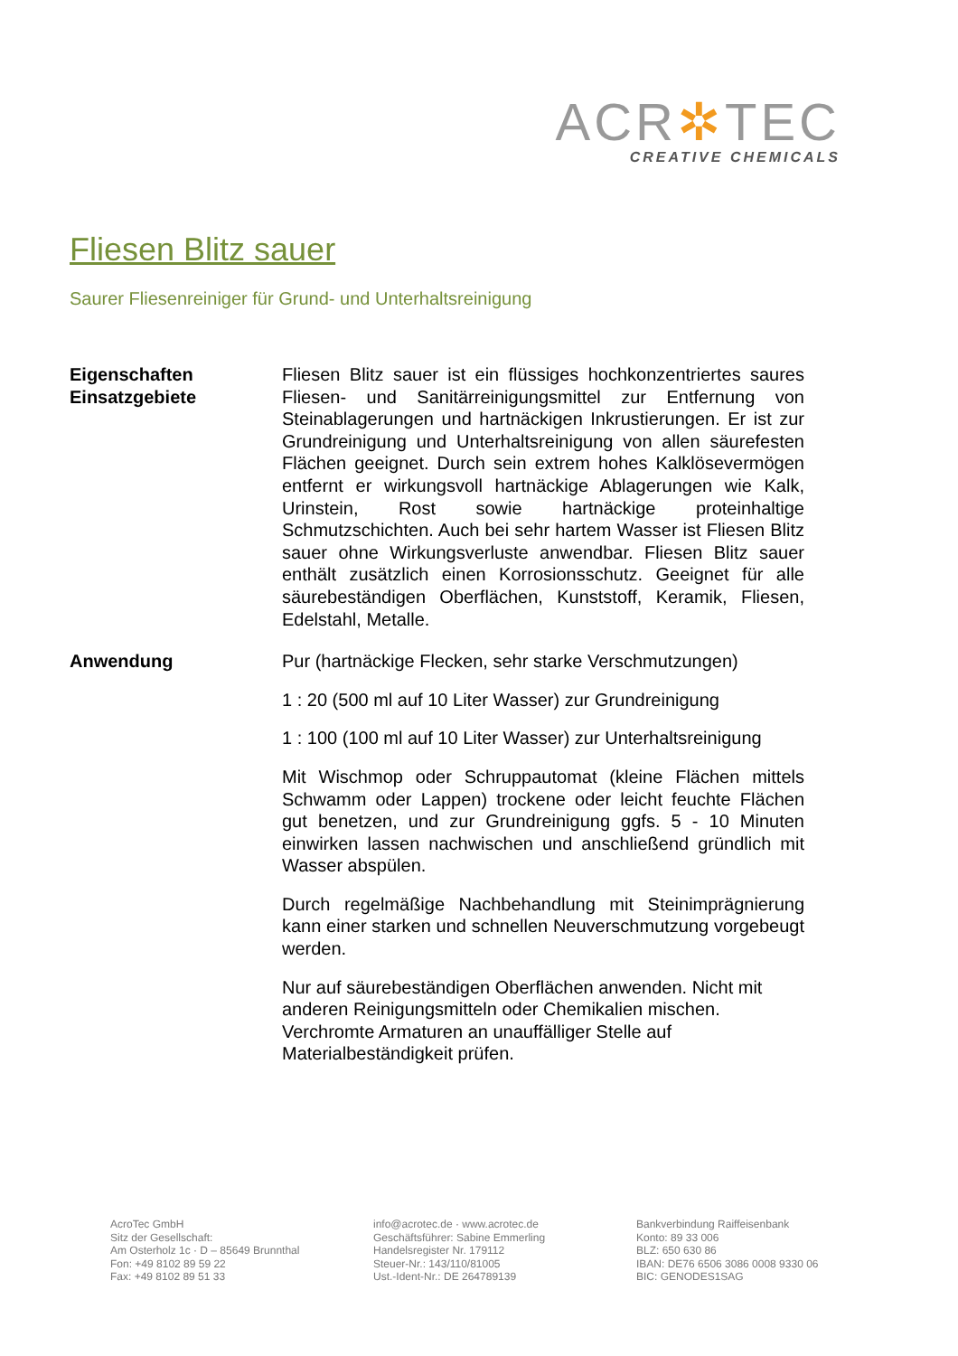ACR✲TEC
CREATIVE CHEMICALS
Fliesen Blitz sauer
Saurer Fliesenreiniger für Grund- und Unterhaltsreinigung
Eigenschaften
Einsatzgebiete
Fliesen Blitz sauer ist ein flüssiges hochkonzentriertes saures Fliesen- und Sanitärreinigungsmittel zur Entfernung von Steinablagerungen und hartnäckigen Inkrustierungen. Er ist zur Grundreinigung und Unterhaltsreinigung von allen säurefesten Flächen geeignet. Durch sein extrem hohes Kalklösevermögen entfernt er wirkungsvoll hartnäckige Ablagerungen wie Kalk, Urinstein, Rost sowie hartnäckige proteinhaltige Schmutzschichten. Auch bei sehr hartem Wasser ist Fliesen Blitz sauer ohne Wirkungsverluste anwendbar. Fliesen Blitz sauer enthält zusätzlich einen Korrosionsschutz. Geeignet für alle säurebeständigen Oberflächen, Kunststoff, Keramik, Fliesen, Edelstahl, Metalle.
Anwendung Pur (hartnäckige Flecken, sehr starke Verschmutzungen)
1 : 20 (500 ml auf 10 Liter Wasser) zur Grundreinigung
1 : 100 (100 ml auf 10 Liter Wasser) zur Unterhaltsreinigung
Mit Wischmop oder Schruppautomat (kleine Flächen mittels Schwamm oder Lappen) trockene oder leicht feuchte Flächen gut benetzen, und zur Grundreinigung ggfs. 5 - 10 Minuten einwirken lassen nachwischen und anschließend gründlich mit Wasser abspülen.
Durch regelmäßige Nachbehandlung mit Steinimprägnierung kann einer starken und schnellen Neuverschmutzung vorgebeugt werden.
Nur auf säurebeständigen Oberflächen anwenden. Nicht mit anderen Reinigungsmitteln oder Chemikalien mischen. Verchromte Armaturen an unauffälliger Stelle auf Materialbeständigkeit prüfen.
AcroTec GmbH
Sitz der Gesellschaft:
Am Osterholz 1c · D – 85649 Brunnthal
Fon: +49 8102 89 59 22
Fax: +49 8102 89 51 33
info@acrotec.de · www.acrotec.de
Geschäftsführer: Sabine Emmerling
Handelsregister Nr. 179112
Steuer-Nr.: 143/110/81005
Ust.-Ident-Nr.: DE 264789139
Bankverbindung Raiffeisenbank
Konto: 89 33 006
BLZ: 650 630 86
IBAN: DE76 6506 3086 0008 9330 06
BIC: GENODES1SAG